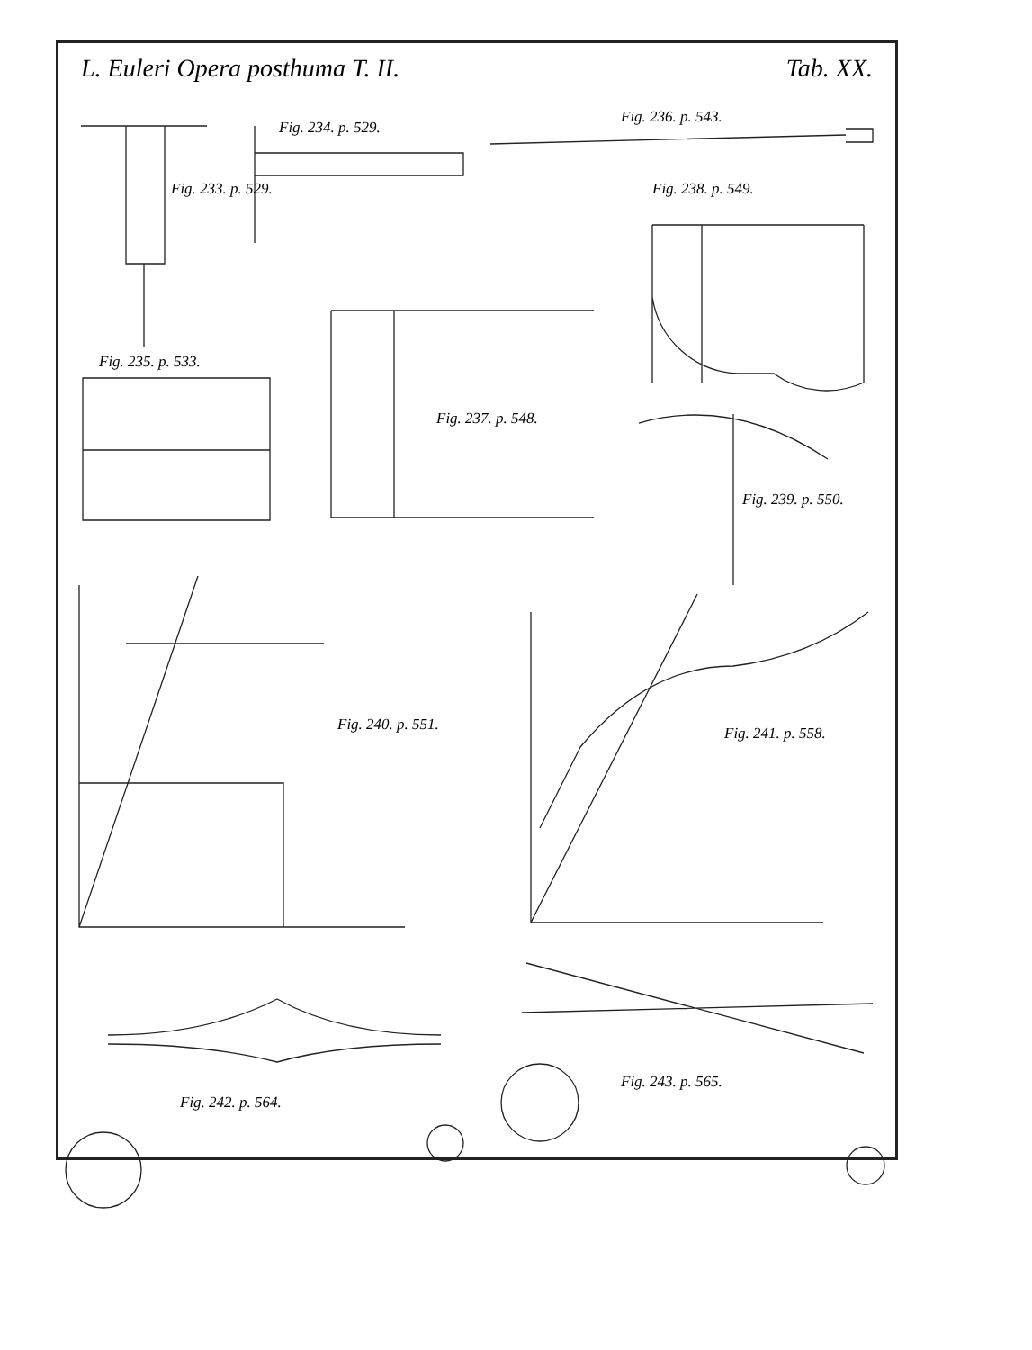L. Euleri Opera posthuma T. II. Tab. XX.
Fig. 233. p. 529.
Fig. 234. p. 529.
Fig. 235. p. 533.
Fig. 236. p. 543.
Fig. 237. p. 548.
Fig. 238. p. 549.
Fig. 239. p. 550.
Fig. 240. p. 551. Fig. 241. p. 558.
Fig. 242. p. 564.
Fig. 243. p. 565.